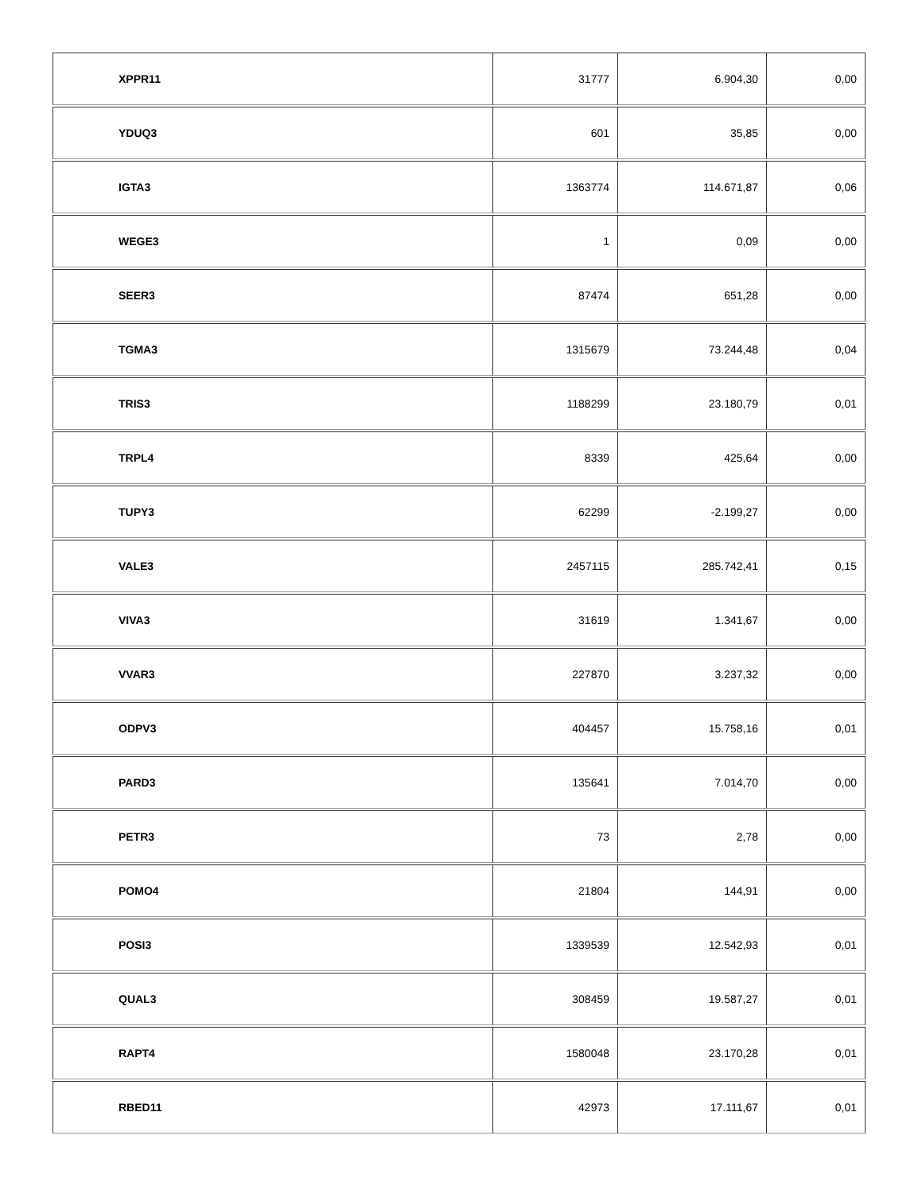| XPPR11 | 31777 | 6.904,30 | 0,00 |
| YDUQ3 | 601 | 35,85 | 0,00 |
| IGTA3 | 1363774 | 114.671,87 | 0,06 |
| WEGE3 | 1 | 0,09 | 0,00 |
| SEER3 | 87474 | 651,28 | 0,00 |
| TGMA3 | 1315679 | 73.244,48 | 0,04 |
| TRIS3 | 1188299 | 23.180,79 | 0,01 |
| TRPL4 | 8339 | 425,64 | 0,00 |
| TUPY3 | 62299 | -2.199,27 | 0,00 |
| VALE3 | 2457115 | 285.742,41 | 0,15 |
| VIVA3 | 31619 | 1.341,67 | 0,00 |
| VVAR3 | 227870 | 3.237,32 | 0,00 |
| ODPV3 | 404457 | 15.758,16 | 0,01 |
| PARD3 | 135641 | 7.014,70 | 0,00 |
| PETR3 | 73 | 2,78 | 0,00 |
| POMO4 | 21804 | 144,91 | 0,00 |
| POSI3 | 1339539 | 12.542,93 | 0,01 |
| QUAL3 | 308459 | 19.587,27 | 0,01 |
| RAPT4 | 1580048 | 23.170,28 | 0,01 |
| RBED11 | 42973 | 17.111,67 | 0,01 |